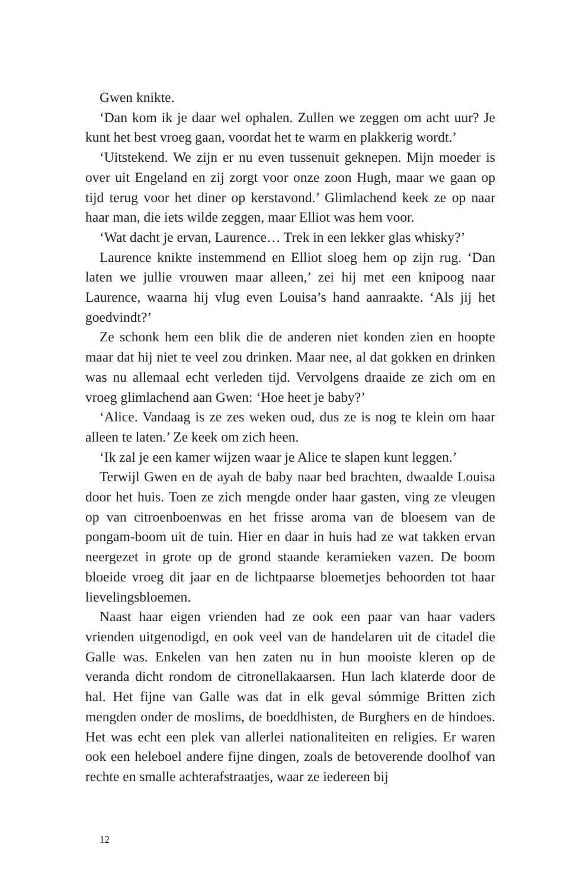Gwen knikte.
‘Dan kom ik je daar wel ophalen. Zullen we zeggen om acht uur? Je kunt het best vroeg gaan, voordat het te warm en plakkerig wordt.’
‘Uitstekend. We zijn er nu even tussenuit geknepen. Mijn moeder is over uit Engeland en zij zorgt voor onze zoon Hugh, maar we gaan op tijd terug voor het diner op kerstavond.’ Glimlachend keek ze op naar haar man, die iets wilde zeggen, maar Elliot was hem voor.
‘Wat dacht je ervan, Laurence… Trek in een lekker glas whisky?’
Laurence knikte instemmend en Elliot sloeg hem op zijn rug. ‘Dan laten we jullie vrouwen maar alleen,’ zei hij met een knipoog naar Laurence, waarna hij vlug even Louisa’s hand aanraakte. ‘Als jij het goedvindt?’
Ze schonk hem een blik die de anderen niet konden zien en hoopte maar dat hij niet te veel zou drinken. Maar nee, al dat gokken en drinken was nu allemaal echt verleden tijd. Vervolgens draaide ze zich om en vroeg glimlachend aan Gwen: ‘Hoe heet je baby?’
‘Alice. Vandaag is ze zes weken oud, dus ze is nog te klein om haar alleen te laten.’ Ze keek om zich heen.
‘Ik zal je een kamer wijzen waar je Alice te slapen kunt leggen.’
Terwijl Gwen en de ayah de baby naar bed brachten, dwaalde Louisa door het huis. Toen ze zich mengde onder haar gasten, ving ze vleugen op van citroenboenwas en het frisse aroma van de bloesem van de pongam-boom uit de tuin. Hier en daar in huis had ze wat takken ervan neergezet in grote op de grond staande keramieken vazen. De boom bloeide vroeg dit jaar en de lichtpaarse bloemetjes behoorden tot haar lievelingsbloemen.
Naast haar eigen vrienden had ze ook een paar van haar vaders vrienden uitgenodigd, en ook veel van de handelaren uit de citadel die Galle was. Enkelen van hen zaten nu in hun mooiste kleren op de veranda dicht rondom de citronellakaarsen. Hun lach klaterde door de hal. Het fijne van Galle was dat in elk geval sómmige Britten zich mengden onder de moslims, de boeddhisten, de Burghers en de hindoes. Het was echt een plek van allerlei nationaliteiten en religies. Er waren ook een heleboel andere fijne dingen, zoals de betoverende doolhof van rechte en smalle achterafstraatjes, waar ze iedereen bij
12